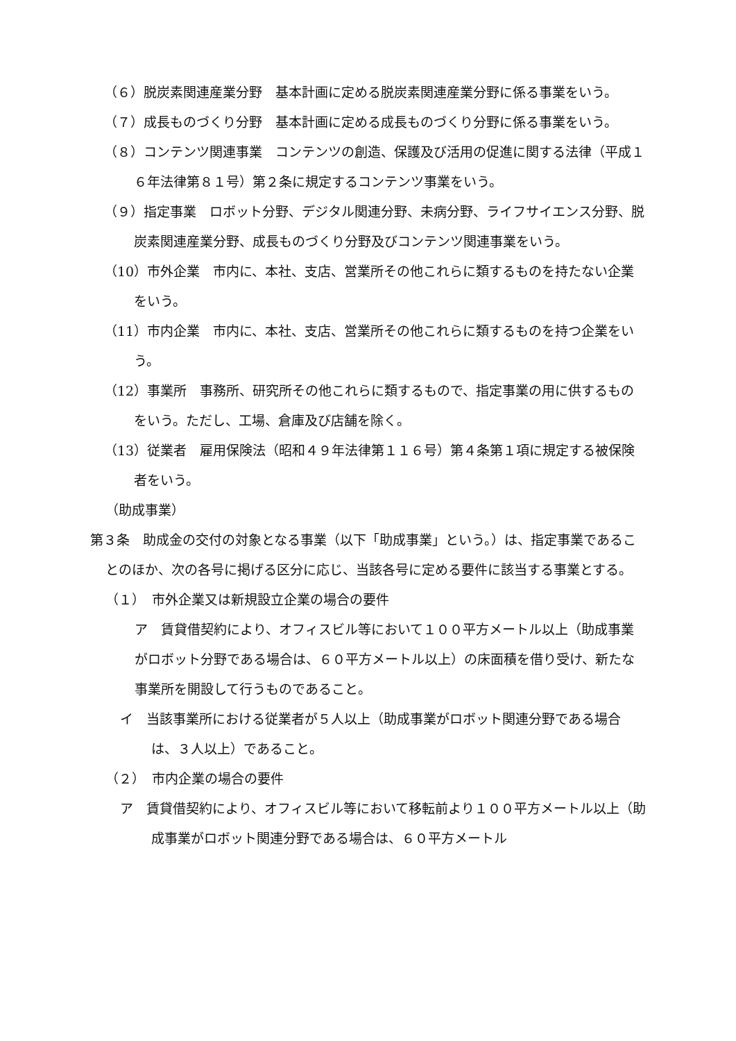（６）脱炭素関連産業分野　基本計画に定める脱炭素関連産業分野に係る事業をいう。
（７）成長ものづくり分野　基本計画に定める成長ものづくり分野に係る事業をいう。
（８）コンテンツ関連事業　コンテンツの創造、保護及び活用の促進に関する法律（平成１６年法律第８１号）第２条に規定するコンテンツ事業をいう。
（９）指定事業　ロボット分野、デジタル関連分野、未病分野、ライフサイエンス分野、脱炭素関連産業分野、成長ものづくり分野及びコンテンツ関連事業をいう。
（10）市外企業　市内に、本社、支店、営業所その他これらに類するものを持たない企業をいう。
（11）市内企業　市内に、本社、支店、営業所その他これらに類するものを持つ企業をいう。
（12）事業所　事務所、研究所その他これらに類するもので、指定事業の用に供するものをいう。ただし、工場、倉庫及び店舗を除く。
（13）従業者　雇用保険法（昭和４９年法律第１１６号）第４条第１項に規定する被保険者をいう。
（助成事業）
第３条　助成金の交付の対象となる事業（以下「助成事業」という。）は、指定事業であることのほか、次の各号に掲げる区分に応じ、当該各号に定める要件に該当する事業とする。
（１）　市外企業又は新規設立企業の場合の要件
ア　賃貸借契約により、オフィスビル等において１００平方メートル以上（助成事業がロボット分野である場合は、６０平方メートル以上）の床面積を借り受け、新たな事業所を開設して行うものであること。
イ　当該事業所における従業者が５人以上（助成事業がロボット関連分野である場合は、３人以上）であること。
（２）　市内企業の場合の要件
ア　賃貸借契約により、オフィスビル等において移転前より１００平方メートル以上（助成事業がロボット関連分野である場合は、６０平方メートル